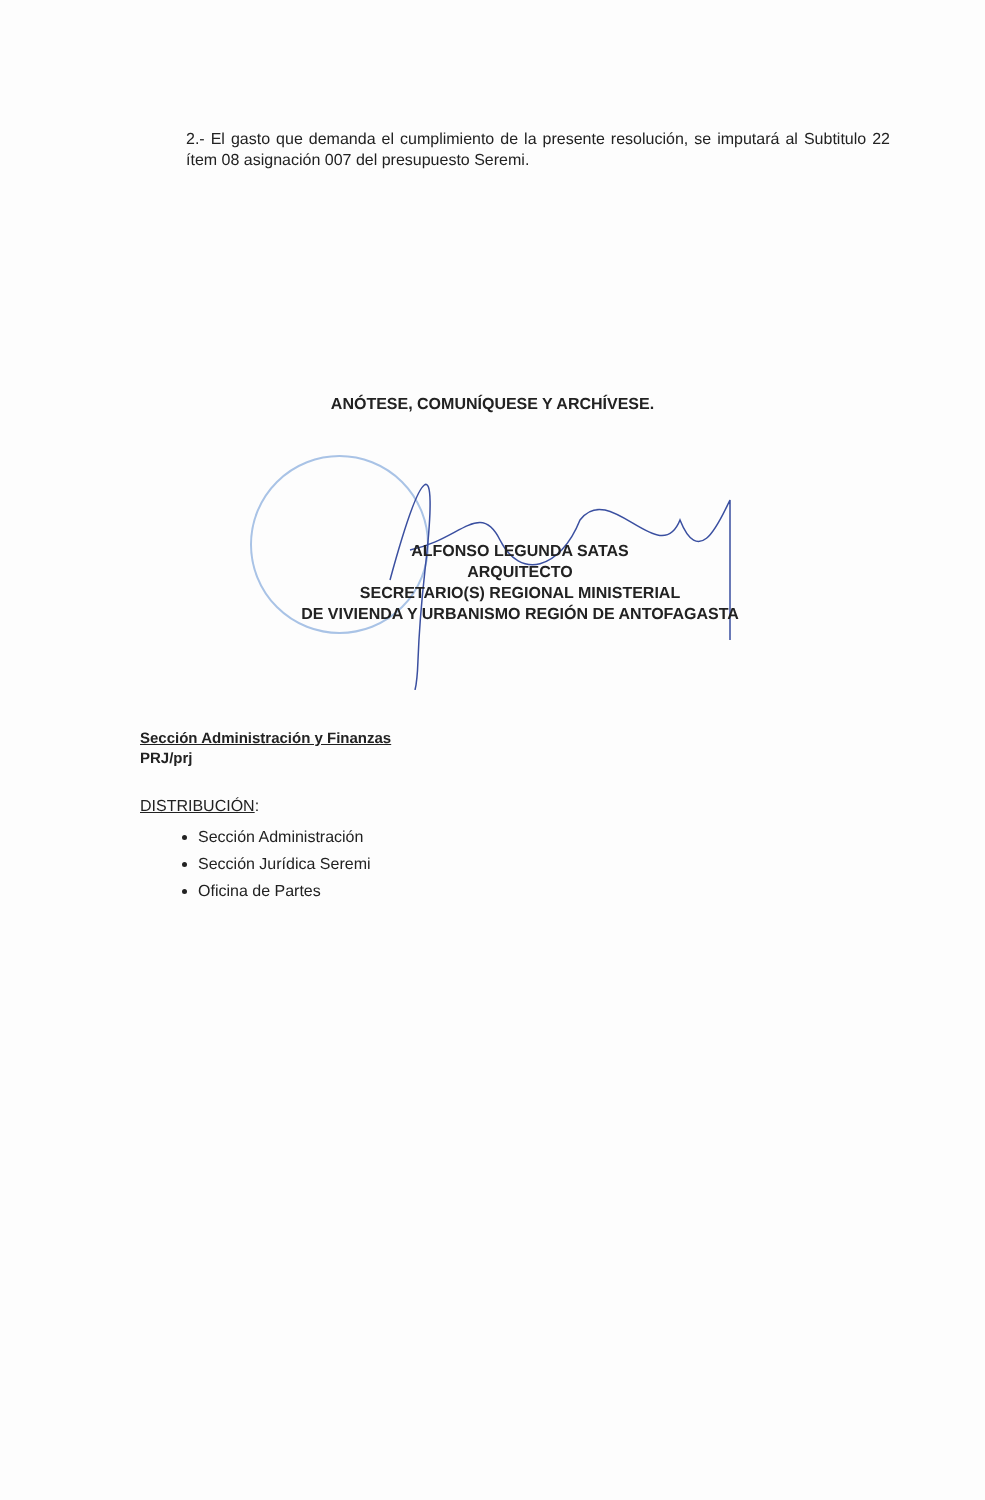2.- El gasto que demanda el cumplimiento de la presente resolución, se imputará al Subtitulo 22 ítem 08 asignación 007 del presupuesto Seremi.
ANÓTESE, COMUNÍQUESE Y ARCHÍVESE.
ALFONSO LEGUNDA SATAS
ARQUITECTO
SECRETARIO(S) REGIONAL MINISTERIAL
DE VIVIENDA Y URBANISMO REGIÓN DE ANTOFAGASTA
Sección Administración y Finanzas
PRJ/prj
DISTRIBUCIÓN:
Sección Administración
Sección Jurídica Seremi
Oficina de Partes